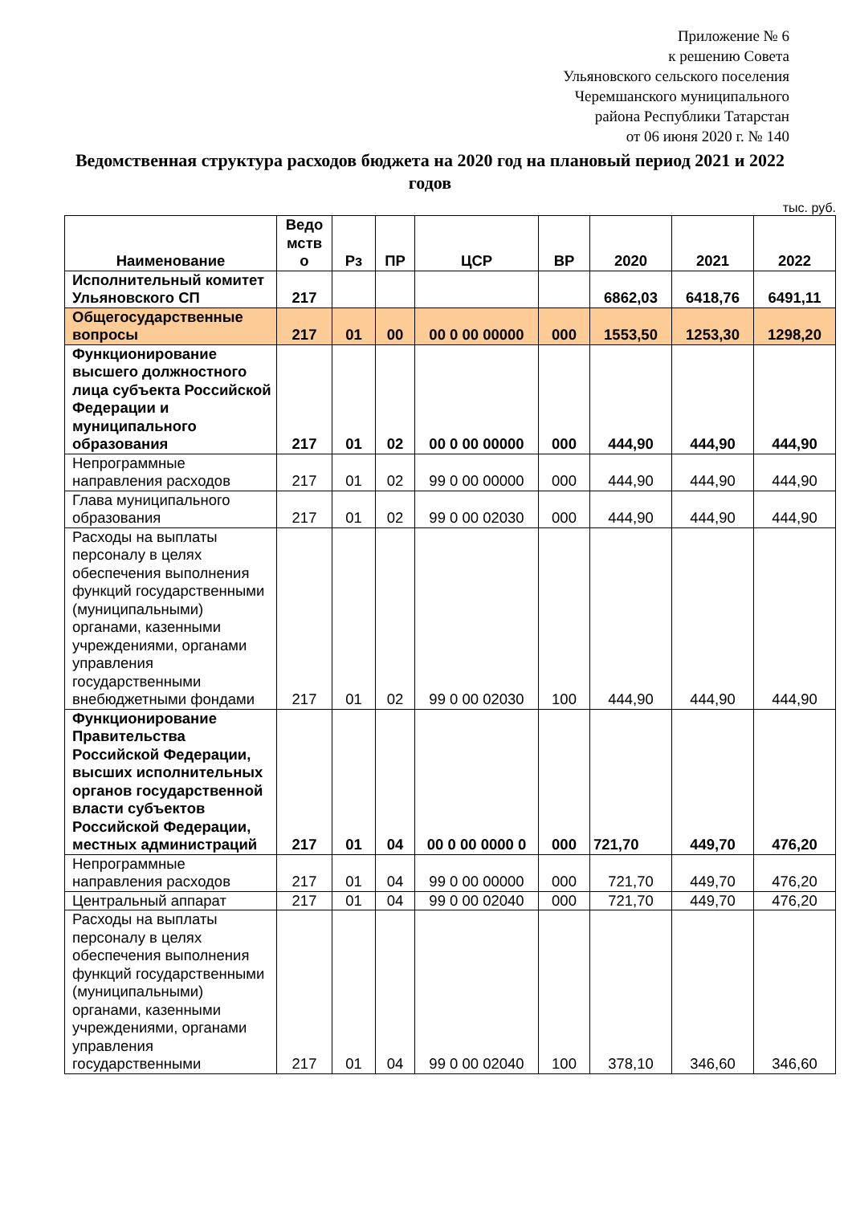Приложение № 6
к решению Совета
Ульяновского сельского поселения
Черемшанского муниципального
района Республики Татарстан
от 06 июня 2020 г. № 140
Ведомственная структура расходов бюджета на 2020 год на плановый период 2021 и 2022 годов
тыс. руб.
| Наименование | Ведо мств о | Рз | ПР | ЦСР | ВР | 2020 | 2021 | 2022 |
| --- | --- | --- | --- | --- | --- | --- | --- | --- |
| Исполнительный комитет Ульяновского СП | 217 | | | | | 6862,03 | 6418,76 | 6491,11 |
| Общегосударственные вопросы | 217 | 01 | 00 | 00 0 00 00000 | 000 | 1553,50 | 1253,30 | 1298,20 |
| Функционирование высшего должностного лица субъекта Российской Федерации и муниципального образования | 217 | 01 | 02 | 00 0 00 00000 | 000 | 444,90 | 444,90 | 444,90 |
| Непрограммные направления расходов | 217 | 01 | 02 | 99 0 00 00000 | 000 | 444,90 | 444,90 | 444,90 |
| Глава муниципального образования | 217 | 01 | 02 | 99 0 00 02030 | 000 | 444,90 | 444,90 | 444,90 |
| Расходы на выплаты персоналу в целях обеспечения выполнения функций государственными (муниципальными) органами, казенными учреждениями, органами управления государственными внебюджетными фондами | 217 | 01 | 02 | 99 0 00 02030 | 100 | 444,90 | 444,90 | 444,90 |
| Функционирование Правительства Российской Федерации, высших исполнительных органов государственной власти субъектов Российской Федерации, местных администраций | 217 | 01 | 04 | 00 0 00 0000 0 | 000 | 721,70 | 449,70 | 476,20 |
| Непрограммные направления расходов | 217 | 01 | 04 | 99 0 00 00000 | 000 | 721,70 | 449,70 | 476,20 |
| Центральный аппарат | 217 | 01 | 04 | 99 0 00 02040 | 000 | 721,70 | 449,70 | 476,20 |
| Расходы на выплаты персоналу в целях обеспечения выполнения функций государственными (муниципальными) органами, казенными учреждениями, органами управления государственными | 217 | 01 | 04 | 99 0 00 02040 | 100 | 378,10 | 346,60 | 346,60 |